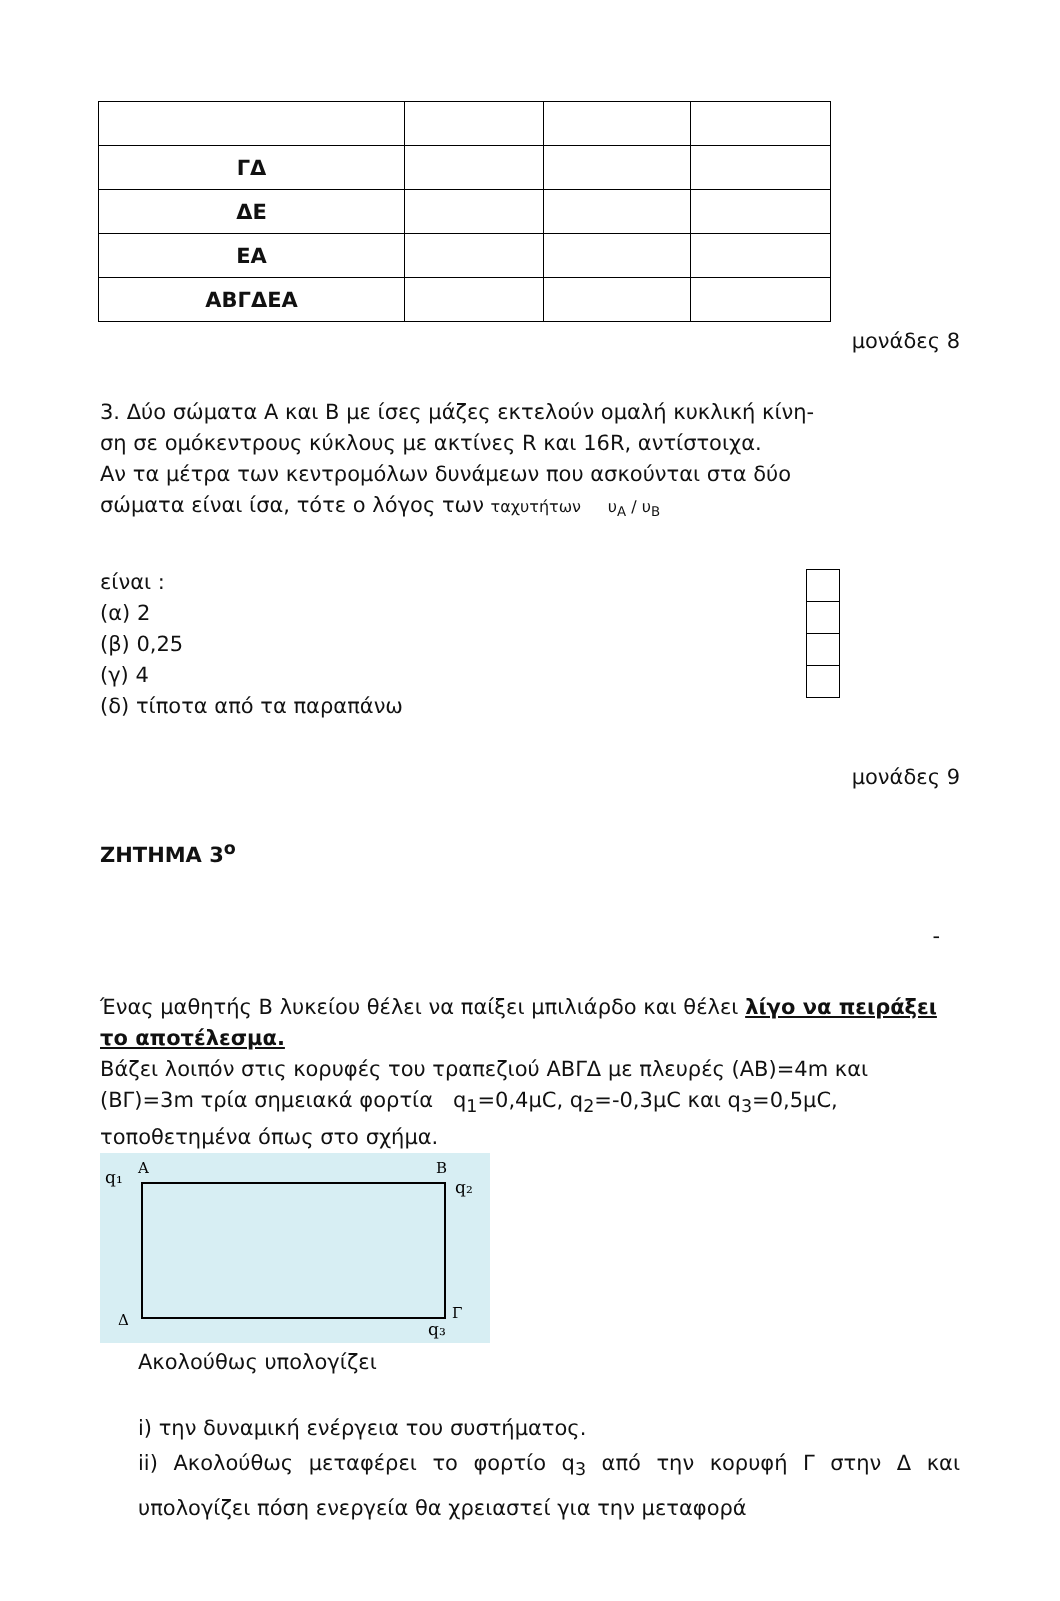| ΓΔ | | | |
| ΔΕ | | | |
| ΕΑ | | | |
| ΑΒΓΔΕΑ | | | |
μονάδες 8
3. Δύο σώματα Α και Β με ίσες μάζες εκτελούν ομαλή κυκλική κίνη-
ση σε ομόκεντρους κύκλους με ακτίνες R και 16R, αντίστοιχα.
Αν τα μέτρα των κεντρομόλων δυνάμεων που ασκούνται στα δύο
σώματα είναι ίσα, τότε ο λόγος των ταχυτήτων υ<sub>Α</sub> / υ<sub>Β</sub>
είναι :
(α) 2
(β) 0,25
(γ) 4
(δ) τίποτα από τα παραπάνω
μονάδες 9
ΖΗΤΗΜΑ 3<sup>ο</sup>
-
Ένας μαθητής Β λυκείου θέλει να παίξει μπιλιάρδο και θέλει λίγο να πειράξει το αποτέλεσμα.
Βάζει λοιπόν στις κορυφές του τραπεζιού ΑΒΓΔ με πλευρές (ΑΒ)=4m και (ΒΓ)=3m τρία σημειακά φορτία q<sub>1</sub>=0,4μC, q<sub>2</sub>=-0,3μC και q<sub>3</sub>=0,5μC, τοποθετημένα όπως στο σχήμα.
q₁
A
B
q₂
Δ
Γ
q₃
Ακολούθως υπολογίζει
i) την δυναμική ενέργεια του συστήματος.
ii) Ακολούθως μεταφέρει το φορτίο q<sub>3</sub> από την κορυφή Γ στην Δ και υπολογίζει πόση ενεργεία θα χρειαστεί για την μεταφορά